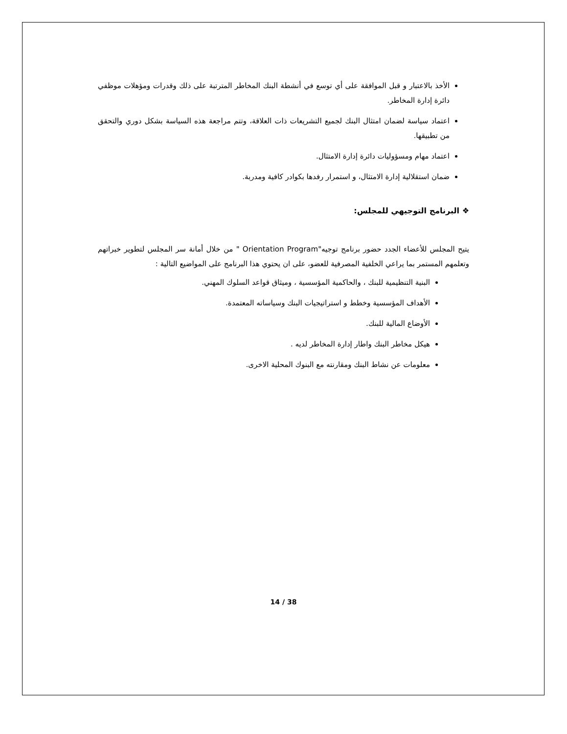الأخذ بالاعتبار و قبل الموافقة على أي توسع في أنشطة البنك المخاطر المترتبة على ذلك وقدرات ومؤهلات موظفي دائرة إدارة المخاطر.
اعتماد سياسة لضمان امتثال البنك لجميع التشريعات ذات العلاقة، وتتم مراجعة هذه السياسة بشكل دوري والتحقق من تطبيقها.
اعتماد مهام ومسؤوليات دائرة إدارة الامتثال.
ضمان استقلالية إدارة الامتثال، و استمرار رفدها بكوادر كافية ومدربة.
❖ البرنامج التوجيهي للمجلس:
يتيح المجلس للأعضاء الجدد حضور برنامج توجيه"Orientation Program " من خلال أمانة سر المجلس لتطوير خبراتهم وتعلمهم المستمر بما يراعي الخلفية المصرفية للعضو، على ان يحتوي هذا البرنامج على المواضيع التالية :
البنية التنظيمية للبنك ، والحاكمية المؤسسية ، وميثاق قواعد السلوك المهني.
الأهداف المؤسسية وخطط و استراتيجيات البنك وسياساته المعتمدة.
الأوضاع المالية للبنك.
هيكل مخاطر البنك واطار إدارة المخاطر لديه .
معلومات عن نشاط البنك ومقارنته مع البنوك المحلية الاخرى.
14 / 38